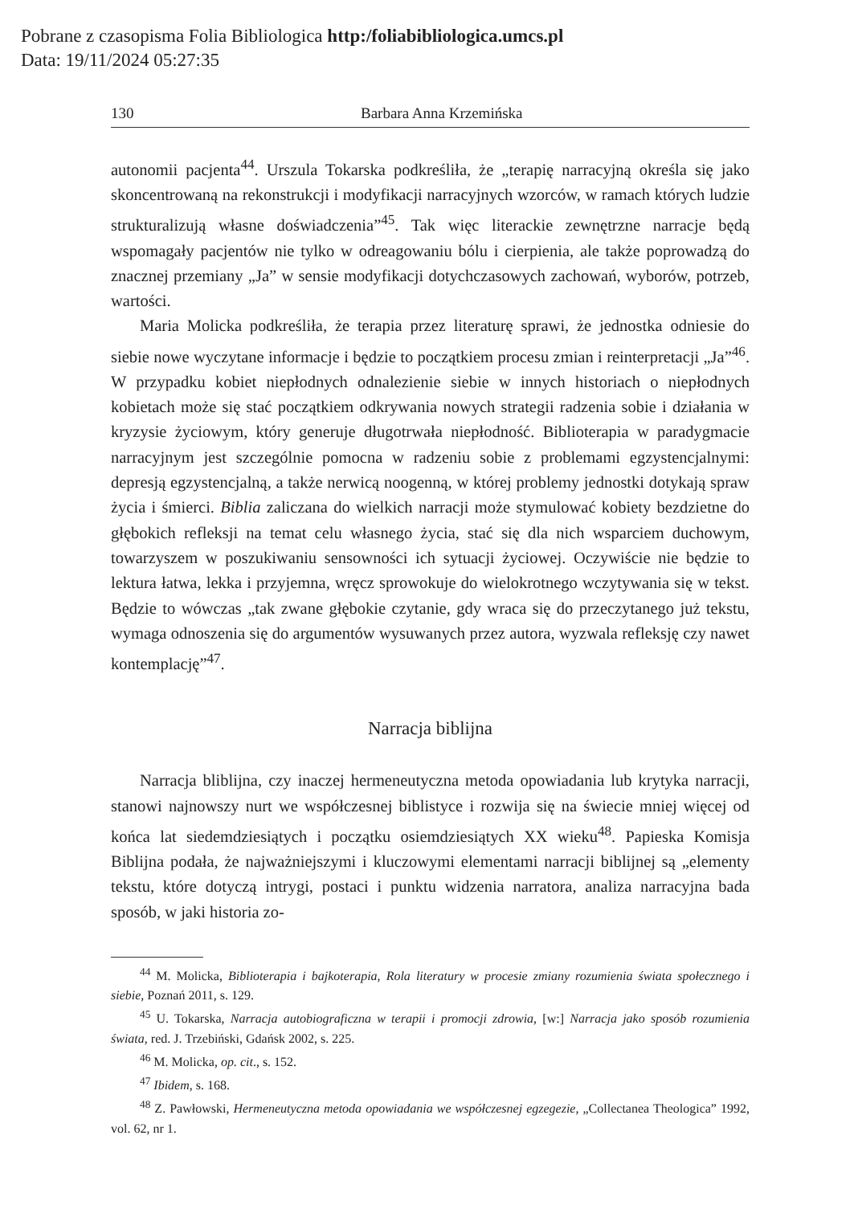Pobrane z czasopisma Folia Bibliologica http:/foliabibliologica.umcs.pl
Data: 19/11/2024 05:27:35
130 Barbara Anna Krzemińska
autonomii pacjenta<sup>44</sup>. Urszula Tokarska podkreśliła, że „terapię narracyjną określa się jako skoncentrowaną na rekonstrukcji i modyfikacji narracyjnych wzorców, w ramach których ludzie strukturalizują własne doświadczenia”<sup>45</sup>. Tak więc literackie zewnętrzne narracje będą wspomagały pacjentów nie tylko w odreagowaniu bólu i cierpienia, ale także poprowadzą do znacznej przemiany „Ja” w sensie modyfikacji dotychczasowych zachowań, wyborów, potrzeb, wartości.
Maria Molicka podkreśliła, że terapia przez literaturę sprawi, że jednostka odniesie do siebie nowe wyczytane informacje i będzie to początkiem procesu zmian i reinterpretacji „Ja”<sup>46</sup>. W przypadku kobiet niepłodnych odnalezienie siebie w innych historiach o niepłodnych kobietach może się stać początkiem odkrywania nowych strategii radzenia sobie i działania w kryzysie życiowym, który generuje długotrwała niepłodność. Biblioterapia w paradygmacie narracyjnym jest szczególnie pomocna w radzeniu sobie z problemami egzystencjalnymi: depresją egzystencjalną, a także nerwicą noogenną, w której problemy jednostki dotykają spraw życia i śmierci. Biblia zaliczana do wielkich narracji może stymulować kobiety bezdzietne do głębokich refleksji na temat celu własnego życia, stać się dla nich wsparciem duchowym, towarzyszem w poszukiwaniu sensowności ich sytuacji życiowej. Oczywiście nie będzie to lektura łatwa, lekka i przyjemna, wręcz sprowokuje do wielokrotnego wczytywania się w tekst. Będzie to wówczas „tak zwane głębokie czytanie, gdy wraca się do przeczytanego już tekstu, wymaga odnoszenia się do argumentów wysuwanych przez autora, wyzwala refleksję czy nawet kontemplację”<sup>47</sup>.
Narracja biblijna
Narracja bliblijna, czy inaczej hermeneutyczna metoda opowiadania lub krytyka narracji, stanowi najnowszy nurt we współczesnej biblistyce i rozwija się na świecie mniej więcej od końca lat siedemdziesiątych i początku osiemdziesiątych XX wieku<sup>48</sup>. Papieska Komisja Biblijna podała, że najważniejszymi i kluczowymi elementami narracji biblijnej są „elementy tekstu, które dotyczą intrygi, postaci i punktu widzenia narratora, analiza narracyjna bada sposób, w jaki historia zo-
<sup>44</sup> M. Molicka, Biblioterapia i bajkoterapia, Rola literatury w procesie zmiany rozumienia świata społecznego i siebie, Poznań 2011, s. 129.
<sup>45</sup> U. Tokarska, Narracja autobiograficzna w terapii i promocji zdrowia, [w:] Narracja jako sposób rozumienia świata, red. J. Trzebiński, Gdańsk 2002, s. 225.
<sup>46</sup> M. Molicka, op. cit., s. 152.
<sup>47</sup> Ibidem, s. 168.
<sup>48</sup> Z. Pawłowski, Hermeneutyczna metoda opowiadania we współczesnej egzegezie, „Collectanea Theologica” 1992, vol. 62, nr 1.